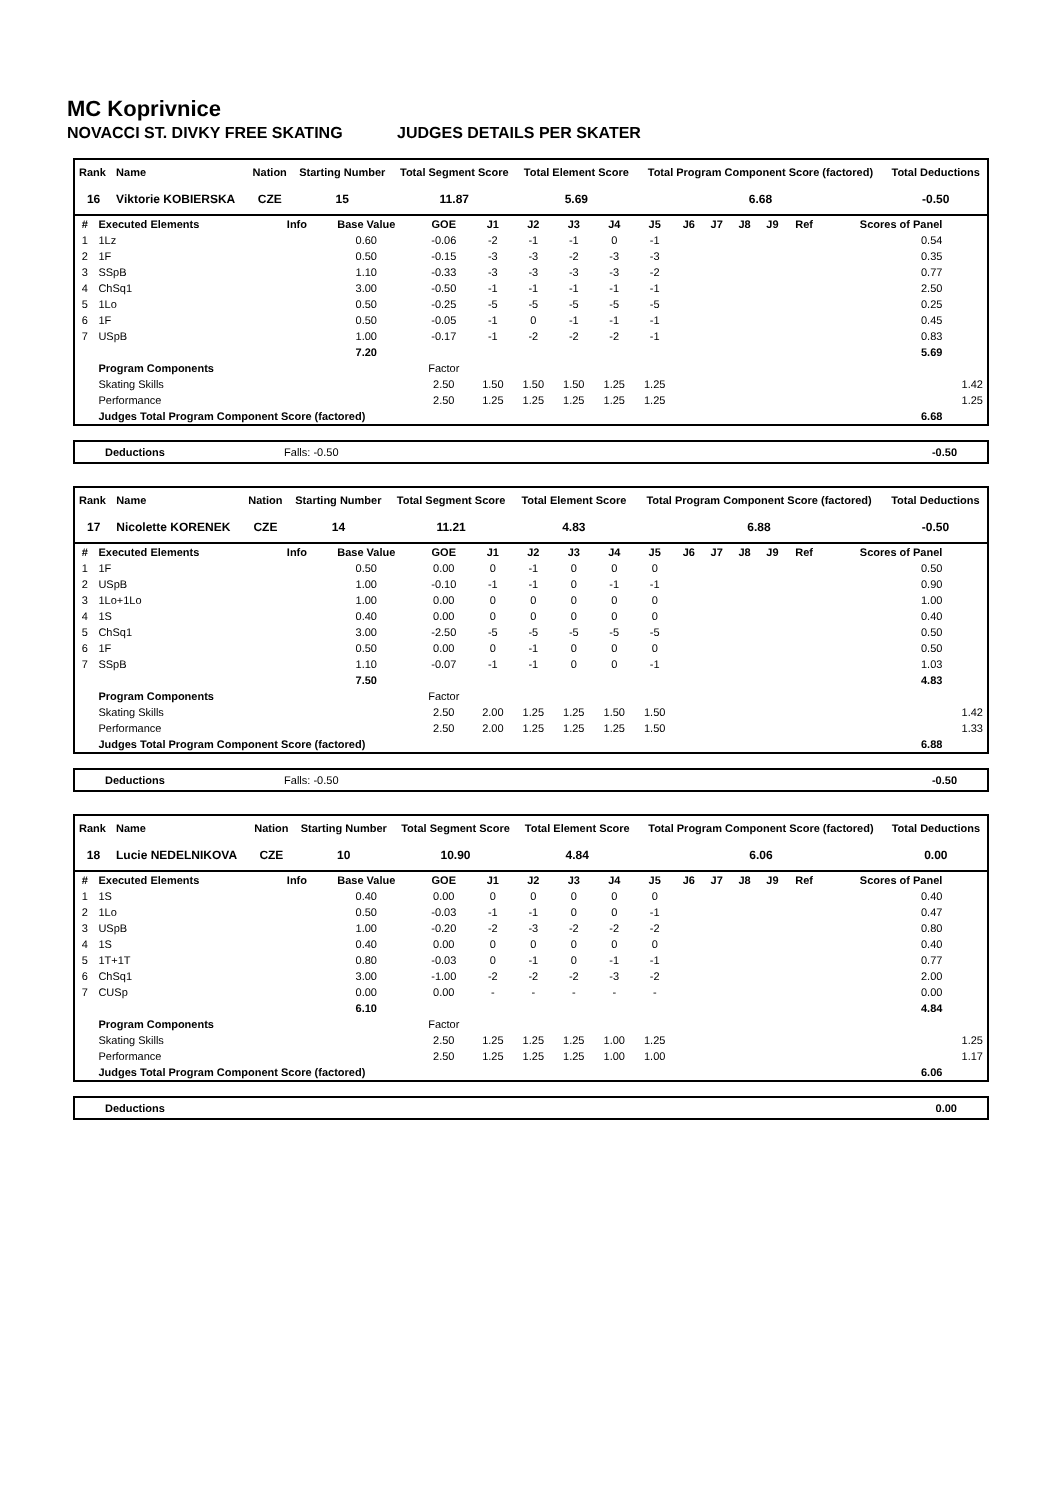MC Koprivnice
NOVACCI ST. DIVKY FREE SKATING JUDGES DETAILS PER SKATER
| Rank | Name | Nation | Starting Number | Total Segment Score | Total Element Score | Total Program Component Score (factored) | Total Deductions |
| --- | --- | --- | --- | --- | --- | --- | --- |
| 16 | Viktorie KOBIERSKA | CZE | 15 | 11.87 | 5.69 | 6.68 | -0.50 |
| # | Executed Elements | Info | Base Value | GOE | J1 | J2 | J3 | J4 | J5 | J6 | J7 | J8 | J9 | Ref | Scores of Panel | |
| --- | --- | --- | --- | --- | --- | --- | --- | --- | --- | --- | --- | --- | --- | --- | --- | --- |
| 1 | 1Lz | | 0.60 | -0.06 | -2 | -1 | -1 | 0 | -1 | | | | | | 0.54 | |
| 2 | 1F | | 0.50 | -0.15 | -3 | -3 | -2 | -3 | -3 | | | | | | 0.35 | |
| 3 | SSpB | | 1.10 | -0.33 | -3 | -3 | -3 | -3 | -2 | | | | | | 0.77 | |
| 4 | ChSq1 | | 3.00 | -0.50 | -1 | -1 | -1 | -1 | -1 | | | | | | 2.50 | |
| 5 | 1Lo | | 0.50 | -0.25 | -5 | -5 | -5 | -5 | -5 | | | | | | 0.25 | |
| 6 | 1F | | 0.50 | -0.05 | -1 | 0 | -1 | -1 | -1 | | | | | | 0.45 | |
| 7 | USpB | | 1.00 | -0.17 | -1 | -2 | -2 | -2 | -1 | | | | | | 0.83 | |
| | | | 7.20 | | | | | | | | | | | | 5.69 | |
| | Program Components | | | Factor | | | | | | | | | | | | |
| | Skating Skills | | | 2.50 | 1.50 | 1.50 | 1.50 | 1.25 | 1.25 | | | | | | | 1.42 |
| | Performance | | | 2.50 | 1.25 | 1.25 | 1.25 | 1.25 | 1.25 | | | | | | | 1.25 |
| | Judges Total Program Component Score (factored) | | | | | | | | | | | | | | 6.68 | |
Deductions Falls: -0.50 -0.50
| Rank | Name | Nation | Starting Number | Total Segment Score | Total Element Score | Total Program Component Score (factored) | Total Deductions |
| --- | --- | --- | --- | --- | --- | --- | --- |
| 17 | Nicolette KORENEK | CZE | 14 | 11.21 | 4.83 | 6.88 | -0.50 |
| # | Executed Elements | Info | Base Value | GOE | J1 | J2 | J3 | J4 | J5 | J6 | J7 | J8 | J9 | Ref | Scores of Panel | |
| --- | --- | --- | --- | --- | --- | --- | --- | --- | --- | --- | --- | --- | --- | --- | --- | --- |
| 1 | 1F | | 0.50 | 0.00 | 0 | -1 | 0 | 0 | 0 | | | | | | 0.50 | |
| 2 | USpB | | 1.00 | -0.10 | -1 | -1 | 0 | -1 | -1 | | | | | | 0.90 | |
| 3 | 1Lo+1Lo | | 1.00 | 0.00 | 0 | 0 | 0 | 0 | 0 | | | | | | 1.00 | |
| 4 | 1S | | 0.40 | 0.00 | 0 | 0 | 0 | 0 | 0 | | | | | | 0.40 | |
| 5 | ChSq1 | | 3.00 | -2.50 | -5 | -5 | -5 | -5 | -5 | | | | | | 0.50 | |
| 6 | 1F | | 0.50 | 0.00 | 0 | -1 | 0 | 0 | 0 | | | | | | 0.50 | |
| 7 | SSpB | | 1.10 | -0.07 | -1 | -1 | 0 | 0 | -1 | | | | | | 1.03 | |
| | | | 7.50 | | | | | | | | | | | | 4.83 | |
| | Program Components | | | Factor | | | | | | | | | | | | |
| | Skating Skills | | | 2.50 | 2.00 | 1.25 | 1.25 | 1.50 | 1.50 | | | | | | | 1.42 |
| | Performance | | | 2.50 | 2.00 | 1.25 | 1.25 | 1.25 | 1.50 | | | | | | | 1.33 |
| | Judges Total Program Component Score (factored) | | | | | | | | | | | | | | 6.88 | |
Deductions Falls: -0.50 -0.50
| Rank | Name | Nation | Starting Number | Total Segment Score | Total Element Score | Total Program Component Score (factored) | Total Deductions |
| --- | --- | --- | --- | --- | --- | --- | --- |
| 18 | Lucie NEDELNIKOVA | CZE | 10 | 10.90 | 4.84 | 6.06 | 0.00 |
| # | Executed Elements | Info | Base Value | GOE | J1 | J2 | J3 | J4 | J5 | J6 | J7 | J8 | J9 | Ref | Scores of Panel | |
| --- | --- | --- | --- | --- | --- | --- | --- | --- | --- | --- | --- | --- | --- | --- | --- | --- |
| 1 | 1S | | 0.40 | 0.00 | 0 | 0 | 0 | 0 | 0 | | | | | | 0.40 | |
| 2 | 1Lo | | 0.50 | -0.03 | -1 | -1 | 0 | 0 | -1 | | | | | | 0.47 | |
| 3 | USpB | | 1.00 | -0.20 | -2 | -3 | -2 | -2 | -2 | | | | | | 0.80 | |
| 4 | 1S | | 0.40 | 0.00 | 0 | 0 | 0 | 0 | 0 | | | | | | 0.40 | |
| 5 | 1T+1T | | 0.80 | -0.03 | 0 | -1 | 0 | -1 | -1 | | | | | | 0.77 | |
| 6 | ChSq1 | | 3.00 | -1.00 | -2 | -2 | -2 | -3 | -2 | | | | | | 2.00 | |
| 7 | CUSp | | 0.00 | 0.00 | - | - | - | - | - | | | | | | 0.00 | |
| | | | 6.10 | | | | | | | | | | | | 4.84 | |
| | Program Components | | | Factor | | | | | | | | | | | | |
| | Skating Skills | | | 2.50 | 1.25 | 1.25 | 1.25 | 1.00 | 1.25 | | | | | | | 1.25 |
| | Performance | | | 2.50 | 1.25 | 1.25 | 1.25 | 1.00 | 1.00 | | | | | | | 1.17 |
| | Judges Total Program Component Score (factored) | | | | | | | | | | | | | | 6.06 | |
Deductions 0.00